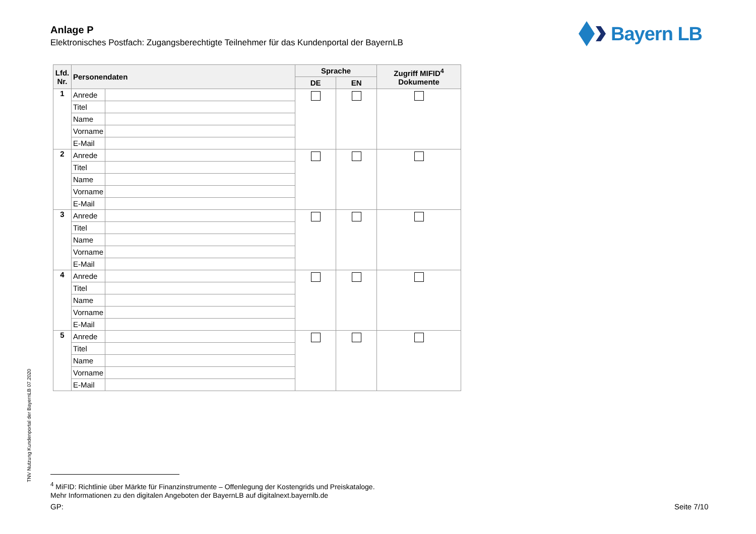Anlage P
Elektronisches Postfach: Zugangsberechtigte Teilnehmer für das Kundenportal der BayernLB
Bayern LB
| Lfd. Nr. | Personendaten | | Sprache | | Zugriff MIFID<sup>4</sup> Dokumente |
| --- | --- | --- | --- | --- | --- |
| | | | DE | EN | |
| 1 | Anrede | | | | |
| | Titel | | | | |
| | Name | | | | |
| | Vorname | | | | |
| | E-Mail | | | | |
| 2 | Anrede | | | | |
| | Titel | | | | |
| | Name | | | | |
| | Vorname | | | | |
| | E-Mail | | | | |
| 3 | Anrede | | | | |
| | Titel | | | | |
| | Name | | | | |
| | Vorname | | | | |
| | E-Mail | | | | |
| 4 | Anrede | | | | |
| | Titel | | | | |
| | Name | | | | |
| | Vorname | | | | |
| | E-Mail | | | | |
| 5 | Anrede | | | | |
| | Titel | | | | |
| | Name | | | | |
| | Vorname | | | | |
| | E-Mail | | | | |
TNV Nutzung Kundenportal der BayernLB 07.2020
<sup>4</sup> MiFID: Richtlinie über Märkte für Finanzinstrumente – Offenlegung der Kostengrids und Preiskataloge.
Mehr Informationen zu den digitalen Angeboten der BayernLB auf digitalnext.bayernlb.de
GP: Seite 7/10